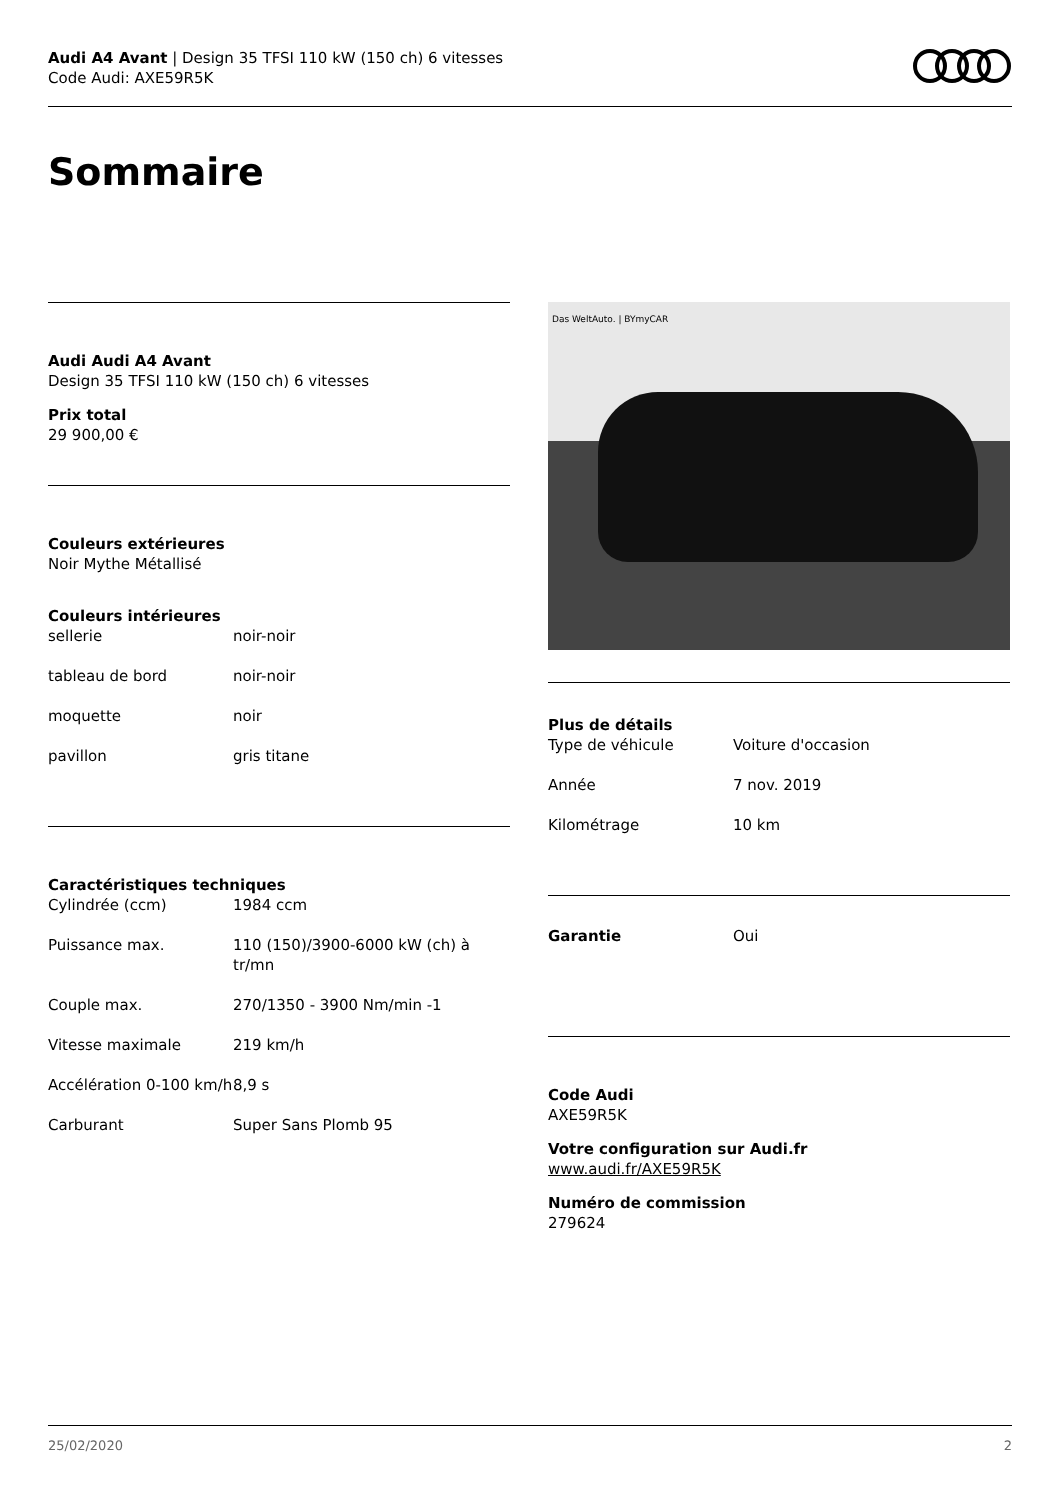Audi A4 Avant | Design 35 TFSI 110 kW (150 ch) 6 vitesses
Code Audi: AXE59R5K
Sommaire
Audi Audi A4 Avant
Design 35 TFSI 110 kW (150 ch) 6 vitesses
Prix total
29 900,00 €
Couleurs extérieures
Noir Mythe Métallisé
Couleurs intérieures
| sellerie | noir-noir |
| tableau de bord | noir-noir |
| moquette | noir |
| pavillon | gris titane |
Caractéristiques techniques
| Cylindrée (ccm) | 1984 ccm |
| Puissance max. | 110 (150)/3900-6000 kW (ch) à tr/mn |
| Couple max. | 270/1350 - 3900 Nm/min -1 |
| Vitesse maximale | 219 km/h |
| Accélération 0-100 km/h | 8,9 s |
| Carburant | Super Sans Plomb 95 |
Das WeltAuto. | BYmyCAR
Plus de détails
| Type de véhicule | Voiture d'occasion |
| Année | 7 nov. 2019 |
| Kilométrage | 10 km |
| Garantie | Oui |
Code Audi
AXE59R5K
Votre configuration sur Audi.fr
www.audi.fr/AXE59R5K
Numéro de commission
279624
25/02/2020 2